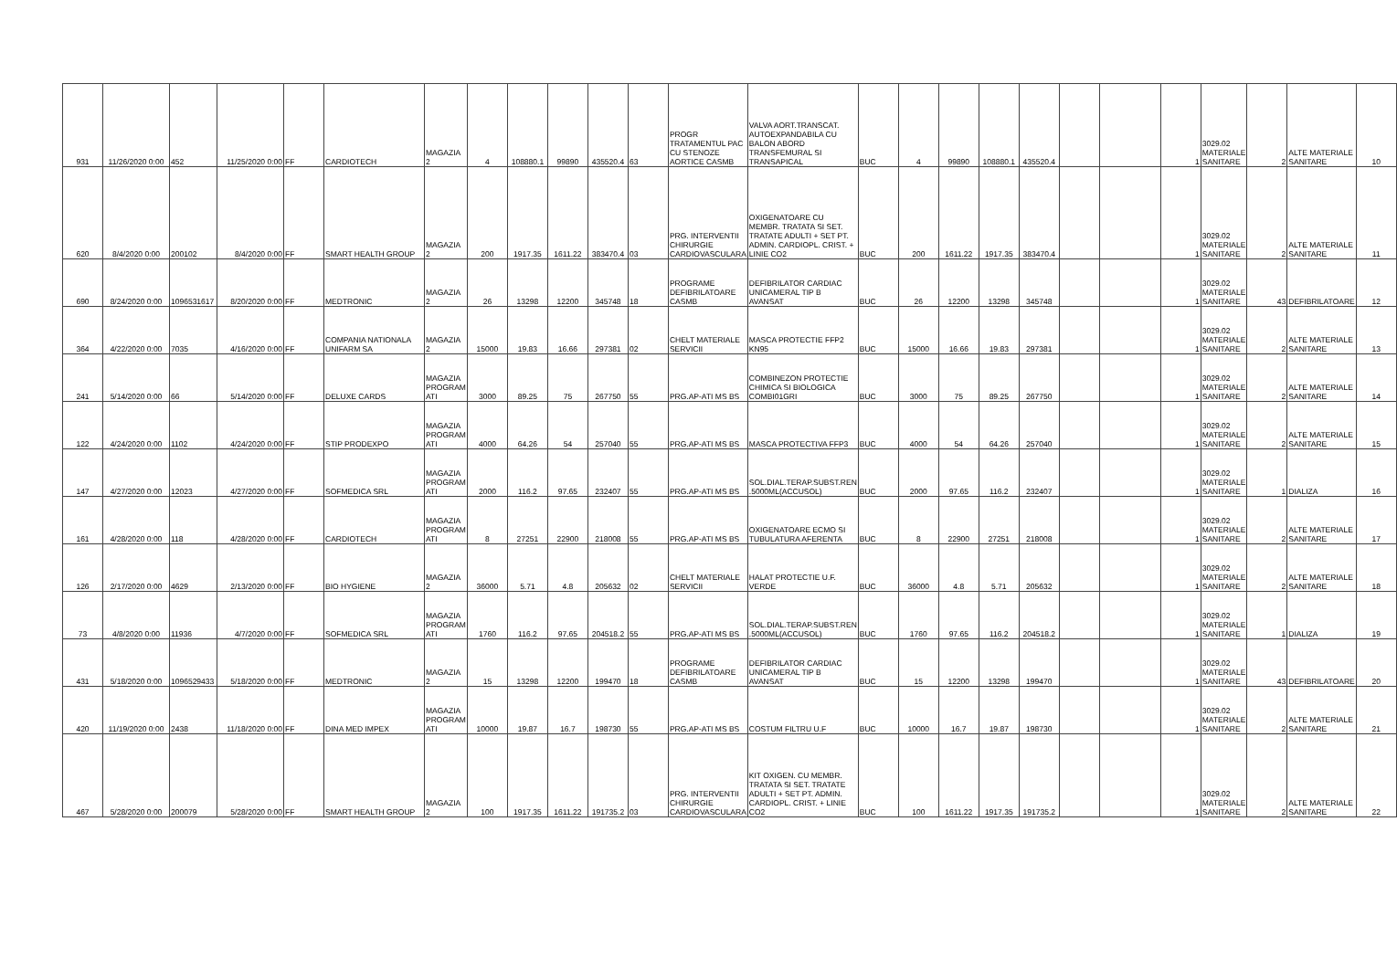| 931 | 11/26/2020 0:00 | 452 | 11/25/2020 0:00 | FF | CARDIOTECH | MAGAZIA 2 | 4 | 108880.1 | 99890 | 435520.4 | 63 | PROGR TRATAMENTUL PAC CU STENOZE AORTICE CASMB | VALVA AORT.TRANSCAT. AUTOEXPANDABILA CU BALON ABORD TRANSFEMURAL SI TRANSAPICAL | BUC | 4 | 99890 | 108880.1 | 435520.4 | | | 1 | 3029.02 MATERIALE SANITARE | 2 | ALTE MATERIALE SANITARE | 10 |
| 620 | 8/4/2020 0:00 | 200102 | 8/4/2020 0:00 | FF | SMART HEALTH GROUP | MAGAZIA 2 | 200 | 1917.35 | 1611.22 | 383470.4 | 03 | PRG. INTERVENTII CHIRURGIE CARDIOVASCULARA | OXIGENATOARE CU MEMBR. TRATATA SI SET. TRATATE ADULTI + SET PT. ADMIN. CARDIOPL. CRIST. + LINIE CO2 | BUC | 200 | 1611.22 | 1917.35 | 383470.4 | | | 1 | 3029.02 MATERIALE SANITARE | 2 | ALTE MATERIALE SANITARE | 11 |
| 690 | 8/24/2020 0:00 | 1096531617 | 8/20/2020 0:00 | FF | MEDTRONIC | MAGAZIA 2 | 26 | 13298 | 12200 | 345748 | 18 | PROGRAME DEFIBRILATOARE CASMB | DEFIBRILATOR CARDIAC UNICAMERAL TIP B AVANSAT | BUC | 26 | 12200 | 13298 | 345748 | | | 1 | 3029.02 MATERIALE SANITARE | 43 | DEFIBRILATOARE | 12 |
| 364 | 4/22/2020 0:00 | 7035 | 4/16/2020 0:00 | FF | COMPANIA NATIONALA UNIFARM SA | MAGAZIA 2 | 15000 | 19.83 | 16.66 | 297381 | 02 | CHELT MATERIALE SERVICII | MASCA PROTECTIE FFP2 KN95 | BUC | 15000 | 16.66 | 19.83 | 297381 | | | 1 | 3029.02 MATERIALE SANITARE | 2 | ALTE MATERIALE SANITARE | 13 |
| 241 | 5/14/2020 0:00 | 66 | 5/14/2020 0:00 | FF | DELUXE CARDS | MAGAZIA PROGRAM ATI | 3000 | 89.25 | 75 | 267750 | 55 | PRG.AP-ATI MS BS | COMBINEZON PROTECTIE CHIMICA SI BIOLOGICA COMBI01GRI | BUC | 3000 | 75 | 89.25 | 267750 | | | 1 | 3029.02 MATERIALE SANITARE | 2 | ALTE MATERIALE SANITARE | 14 |
| 122 | 4/24/2020 0:00 | 1102 | 4/24/2020 0:00 | FF | STIP PRODEXPO | MAGAZIA PROGRAM ATI | 4000 | 64.26 | 54 | 257040 | 55 | PRG.AP-ATI MS BS | MASCA PROTECTIVA FFP3 | BUC | 4000 | 54 | 64.26 | 257040 | | | 1 | 3029.02 MATERIALE SANITARE | 2 | ALTE MATERIALE SANITARE | 15 |
| 147 | 4/27/2020 0:00 | 12023 | 4/27/2020 0:00 | FF | SOFMEDICA SRL | MAGAZIA PROGRAM ATI | 2000 | 116.2 | 97.65 | 232407 | 55 | PRG.AP-ATI MS BS | SOL.DIAL.TERAP.SUBST.REN .5000ML(ACCUSOL) | BUC | 2000 | 97.65 | 116.2 | 232407 | | | 1 | 3029.02 MATERIALE SANITARE | 1 | DIALIZA | 16 |
| 161 | 4/28/2020 0:00 | 118 | 4/28/2020 0:00 | FF | CARDIOTECH | MAGAZIA PROGRAM ATI | 8 | 27251 | 22900 | 218008 | 55 | PRG.AP-ATI MS BS | OXIGENATOARE ECMO SI TUBULATURA AFERENTA | BUC | 8 | 22900 | 27251 | 218008 | | | 1 | 3029.02 MATERIALE SANITARE | 2 | ALTE MATERIALE SANITARE | 17 |
| 126 | 2/17/2020 0:00 | 4629 | 2/13/2020 0:00 | FF | BIO HYGIENE | MAGAZIA 2 | 36000 | 5.71 | 4.8 | 205632 | 02 | CHELT MATERIALE SERVICII | HALAT PROTECTIE U.F. VERDE | BUC | 36000 | 4.8 | 5.71 | 205632 | | | 1 | 3029.02 MATERIALE SANITARE | 2 | ALTE MATERIALE SANITARE | 18 |
| 73 | 4/8/2020 0:00 | 11936 | 4/7/2020 0:00 | FF | SOFMEDICA SRL | MAGAZIA PROGRAM ATI | 1760 | 116.2 | 97.65 | 204518.2 | 55 | PRG.AP-ATI MS BS | SOL.DIAL.TERAP.SUBST.REN .5000ML(ACCUSOL) | BUC | 1760 | 97.65 | 116.2 | 204518.2 | | | 1 | 3029.02 MATERIALE SANITARE | 1 | DIALIZA | 19 |
| 431 | 5/18/2020 0:00 | 1096529433 | 5/18/2020 0:00 | FF | MEDTRONIC | MAGAZIA 2 | 15 | 13298 | 12200 | 199470 | 18 | PROGRAME DEFIBRILATOARE CASMB | DEFIBRILATOR CARDIAC UNICAMERAL TIP B AVANSAT | BUC | 15 | 12200 | 13298 | 199470 | | | 1 | 3029.02 MATERIALE SANITARE | 43 | DEFIBRILATOARE | 20 |
| 420 | 11/19/2020 0:00 | 2438 | 11/18/2020 0:00 | FF | DINA MED IMPEX | MAGAZIA PROGRAM ATI | 10000 | 19.87 | 16.7 | 198730 | 55 | PRG.AP-ATI MS BS | COSTUM FILTRU U.F | BUC | 10000 | 16.7 | 19.87 | 198730 | | | 1 | 3029.02 MATERIALE SANITARE | 2 | ALTE MATERIALE SANITARE | 21 |
| 467 | 5/28/2020 0:00 | 200079 | 5/28/2020 0:00 | FF | SMART HEALTH GROUP | MAGAZIA 2 | 100 | 1917.35 | 1611.22 | 191735.2 | 03 | PRG. INTERVENTII CHIRURGIE CARDIOVASCULARA | KIT OXIGEN. CU MEMBR. TRATATA SI SET. TRATATE ADULTI + SET PT. ADMIN. CARDIOPL. CRIST. + LINIE CO2 | BUC | 100 | 1611.22 | 1917.35 | 191735.2 | | | 1 | 3029.02 MATERIALE SANITARE | 2 | ALTE MATERIALE SANITARE | 22 |